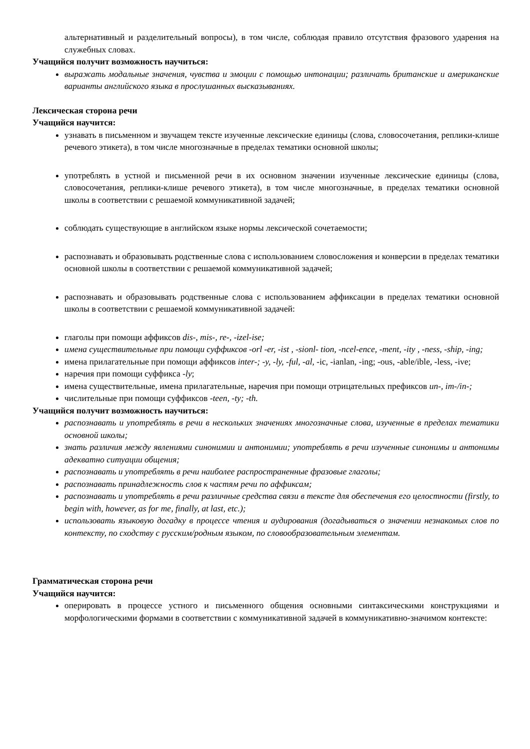альтернативный и разделительный вопросы), в том числе, соблюдая правило отсутствия фразового ударения на служебных словах.
Учащийся получит возможность научиться:
выражать модальные значения, чувства и эмоции с помощью интонации; различать британские и американские варианты английского языка в прослушанных высказываниях.
Лексическая сторона речи
Учащийся научится:
узнавать в письменном и звучащем тексте изученные лексические единицы (слова, словосочетания, реплики-клише речевого этикета), в том числе многозначные в пределах тематики основной школы;
употреблять в устной и письменной речи в их основном значении изученные лексические единицы (слова, словосочетания, реплики-клише речевого этикета), в том числе многозначные, в пределах тематики основной школы в соответствии с решаемой коммуникативной задачей;
соблюдать существующие в английском языке нормы лексической сочетаемости;
распознавать и образовывать родственные слова с использованием словосложения и конверсии в пределах тематики основной школы в соответствии с решаемой коммуникативной задачей;
распознавать и образовывать родственные слова с использованием аффиксации в пределах тематики основной школы в соответствии с решаемой коммуникативной задачей:
глаголы при помощи аффиксов dis-, mis-, re-, -izel-ise;
имена существительные при помощи суффиксов -orl -er, -ist , -sionl- tion, -ncel-ence, -ment, -ity , -ness, -ship, -ing;
имена прилагательные при помощи аффиксов inter-; -y, -ly, -ful, -al, -ic, -ianlan, -ing; -ous, -able/ible, -less, -ive;
наречия при помощи суффикса -ly;
имена существительные, имена прилагательные, наречия при помощи отрицательных префиксов un-, im-/in-;
числительные при помощи суффиксов -teen, -ty; -th.
Учащийся получит возможность научиться:
распознавать и употреблять в речи в нескольких значениях многозначные слова, изученные в пределах тематики основной школы;
знать различия между явлениями синонимии и антонимии; употреблять в речи изученные синонимы и антонимы адекватно ситуации общения;
распознавать и употреблять в речи наиболее распространенные фразовые глаголы;
распознавать принадлежность слов к частям речи по аффиксам;
распознавать и употреблять в речи различные средства связи в тексте для обеспечения его целостности (firstly, to begin with, however, as for me, finally, at last, etc.);
использовать языковую догадку в процессе чтения и аудирования (догадываться о значении незнакомых слов по контексту, по сходству с русским/родным языком, по словообразовательным элементам.
Грамматическая сторона речи
Учащийся научится:
оперировать в процессе устного и письменного общения основными синтаксическими конструкциями и морфологическими формами в соответствии с коммуникативной задачей в коммуникативно-значимом контексте: